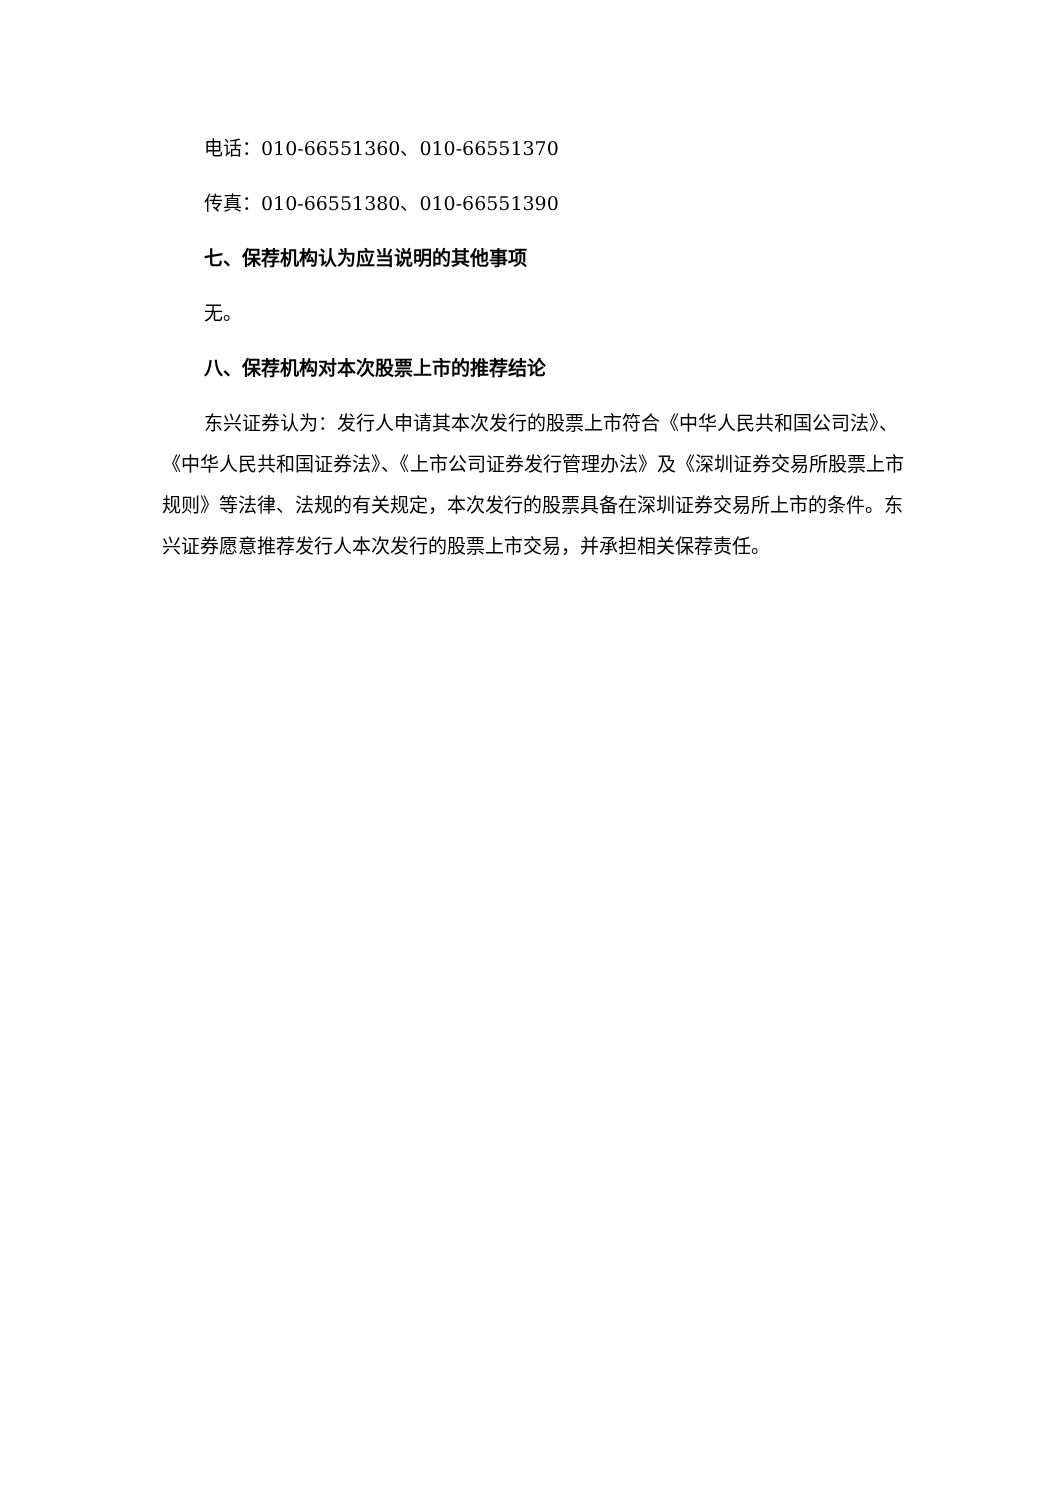电话：010-66551360、010-66551370
传真：010-66551380、010-66551390
七、保荐机构认为应当说明的其他事项
无。
八、保荐机构对本次股票上市的推荐结论
东兴证券认为：发行人申请其本次发行的股票上市符合《中华人民共和国公司法》、《中华人民共和国证券法》、《上市公司证券发行管理办法》及《深圳证券交易所股票上市规则》等法律、法规的有关规定，本次发行的股票具备在深圳证券交易所上市的条件。东兴证券愿意推荐发行人本次发行的股票上市交易，并承担相关保荐责任。